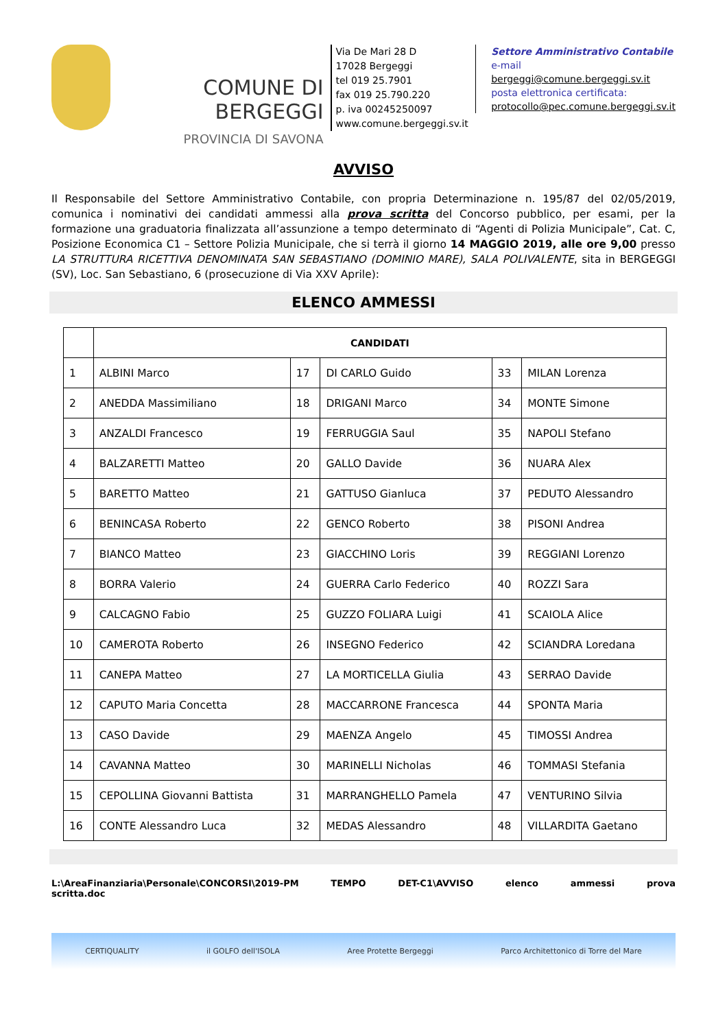COMUNE DI BERGEGGI
PROVINCIA DI SAVONA
Via De Mari 28 D
17028 Bergeggi
tel 019 25.7901
fax 019 25.790.220
p. iva 00245250097
www.comune.bergeggi.sv.it
Settore Amministrativo Contabile
e-mail bergeggi@comune.bergeggi.sv.it
posta elettronica certificata:
protocollo@pec.comune.bergeggi.sv.it
AVVISO
Il Responsabile del Settore Amministrativo Contabile, con propria Determinazione n. 195/87 del 02/05/2019, comunica i nominativi dei candidati ammessi alla prova scritta del Concorso pubblico, per esami, per la formazione una graduatoria finalizzata all’assunzione a tempo determinato di “Agenti di Polizia Municipale”, Cat. C, Posizione Economica C1 – Settore Polizia Municipale, che si terrà il giorno 14 MAGGIO 2019, alle ore 9,00 presso LA STRUTTURA RICETTIVA DENOMINATA SAN SEBASTIANO (DOMINIO MARE), SALA POLIVALENTE, sita in BERGEGGI (SV), Loc. San Sebastiano, 6 (prosecuzione di Via XXV Aprile):
ELENCO AMMESSI
| | CANDIDATI | | | | |
| --- | --- | --- | --- | --- | --- |
| 1 | ALBINI Marco | 17 | DI CARLO Guido | 33 | MILAN Lorenza |
| 2 | ANEDDA Massimiliano | 18 | DRIGANI Marco | 34 | MONTE Simone |
| 3 | ANZALDI Francesco | 19 | FERRUGGIA Saul | 35 | NAPOLI Stefano |
| 4 | BALZARETTI Matteo | 20 | GALLO Davide | 36 | NUARA Alex |
| 5 | BARETTO Matteo | 21 | GATTUSO Gianluca | 37 | PEDUTO Alessandro |
| 6 | BENINCASA Roberto | 22 | GENCO Roberto | 38 | PISONI Andrea |
| 7 | BIANCO Matteo | 23 | GIACCHINO Loris | 39 | REGGIANI Lorenzo |
| 8 | BORRA Valerio | 24 | GUERRA Carlo Federico | 40 | ROZZI Sara |
| 9 | CALCAGNO Fabio | 25 | GUZZO FOLIARA Luigi | 41 | SCAIOLA Alice |
| 10 | CAMEROTA Roberto | 26 | INSEGNO Federico | 42 | SCIANDRA Loredana |
| 11 | CANEPA Matteo | 27 | LA MORTICELLA Giulia | 43 | SERRAO Davide |
| 12 | CAPUTO Maria Concetta | 28 | MACCARRONE Francesca | 44 | SPONTA Maria |
| 13 | CASO Davide | 29 | MAENZA Angelo | 45 | TIMOSSI Andrea |
| 14 | CAVANNA Matteo | 30 | MARINELLI Nicholas | 46 | TOMMASI Stefania |
| 15 | CEPOLLINA Giovanni Battista | 31 | MARRANGHELLO Pamela | 47 | VENTURINO Silvia |
| 16 | CONTE Alessandro Luca | 32 | MEDAS Alessandro | 48 | VILLARDITA Gaetano |
L:\AreaFinanziaria\Personale\CONCORSI\2019-PM TEMPO DET-C1\AVVISO elenco ammessi prova
scritta.doc
CERTIQUALITY il GOLFO dell'ISOLA Aree Protette Bergeggi Parco Architettonico di Torre del Mare